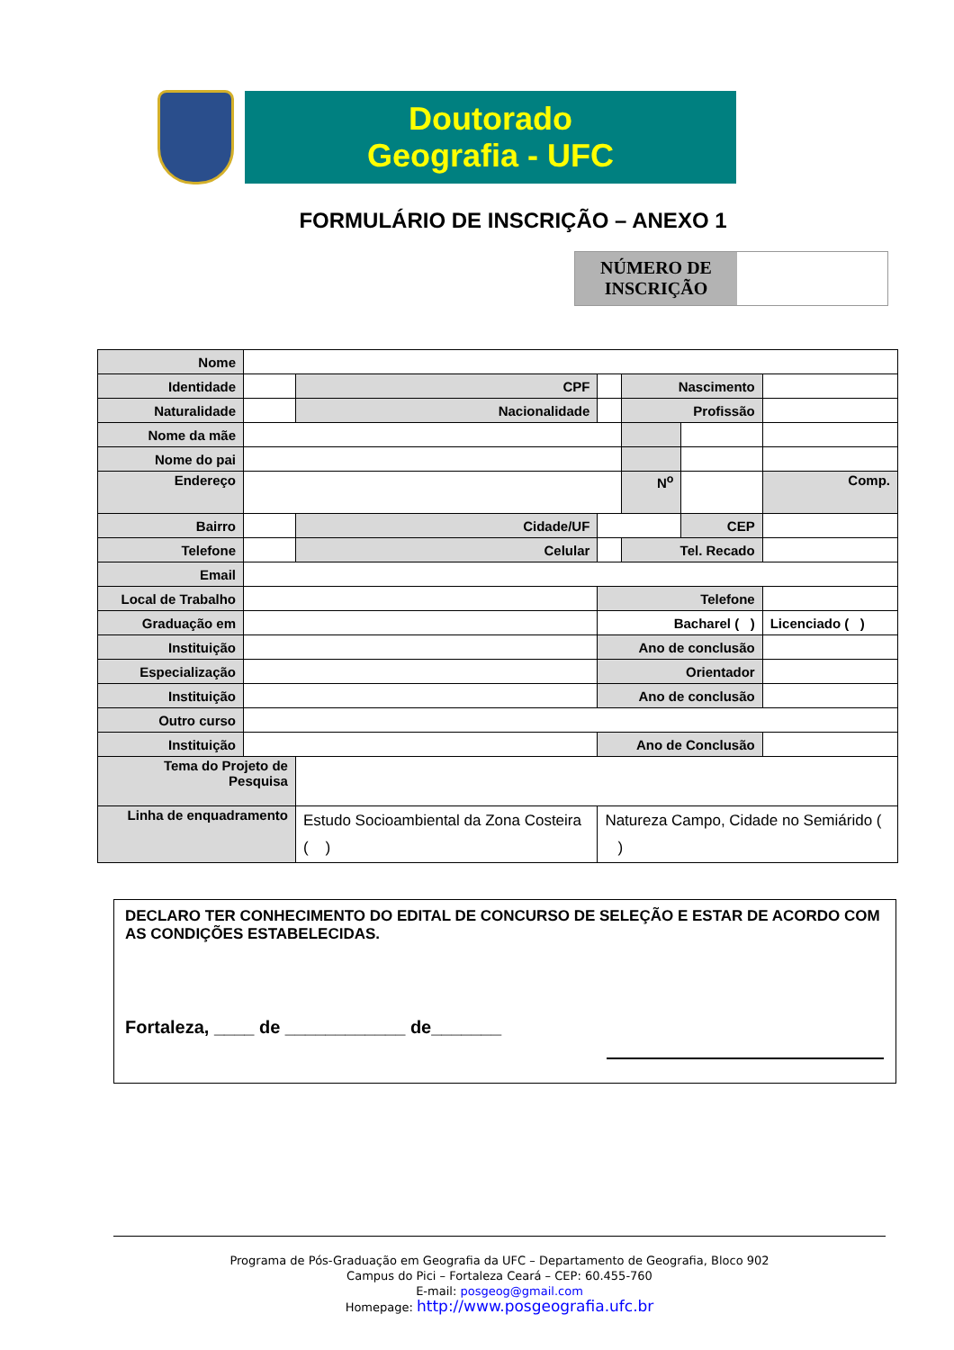Doutorado
Geografia - UFC
FORMULÁRIO DE INSCRIÇÃO – ANEXO 1
NÚMERO DE INSCRIÇÃO
| Nome | | | | | | | | |
| Identidade | | | CPF | | | Nascimento | | |
| Naturalidade | | | Nacionalidade | | | Profissão | | |
| Nome da mãe | | | | | | | | |
| Nome do pai | | | | | | | | |
| Endereço | | | | | | N<sup>o</sup> | | Comp. |
| Bairro | | | Cidade/UF | | | | CEP | |
| Telefone | | | Celular | | | Tel. Recado | | |
| Email | | | | | | | | |
| Local de Trabalho | | | | | Telefone | | | |
| Graduação em | | | | | Bacharel ( ) | | | Licenciado ( ) |
| Instituição | | | | | Ano de conclusão | | | |
| Especialização | | | | | Orientador | | | |
| Instituição | | | | | Ano de conclusão | | | |
| Outro curso | | | | | | | | |
| Instituição | | | | | Ano de Conclusão | | | |
| Tema do Projeto de Pesquisa | | | | | | | | |
| Linha de enquadramento | | Estudo Socioambiental da Zona Costeira ( ) | | | Natureza Campo, Cidade no Semiárido ( ) | | | |
DECLARO TER CONHECIMENTO DO EDITAL DE CONCURSO DE SELEÇÃO E ESTAR DE ACORDO COM AS CONDIÇÕES ESTABELECIDAS.
Fortaleza, ____ de ____________ de_______
Programa de Pós-Graduação em Geografia da UFC – Departamento de Geografia, Bloco 902
Campus do Pici – Fortaleza Ceará – CEP: 60.455-760
E-mail: posgeog@gmail.com
Homepage: http://www.posgeografia.ufc.br